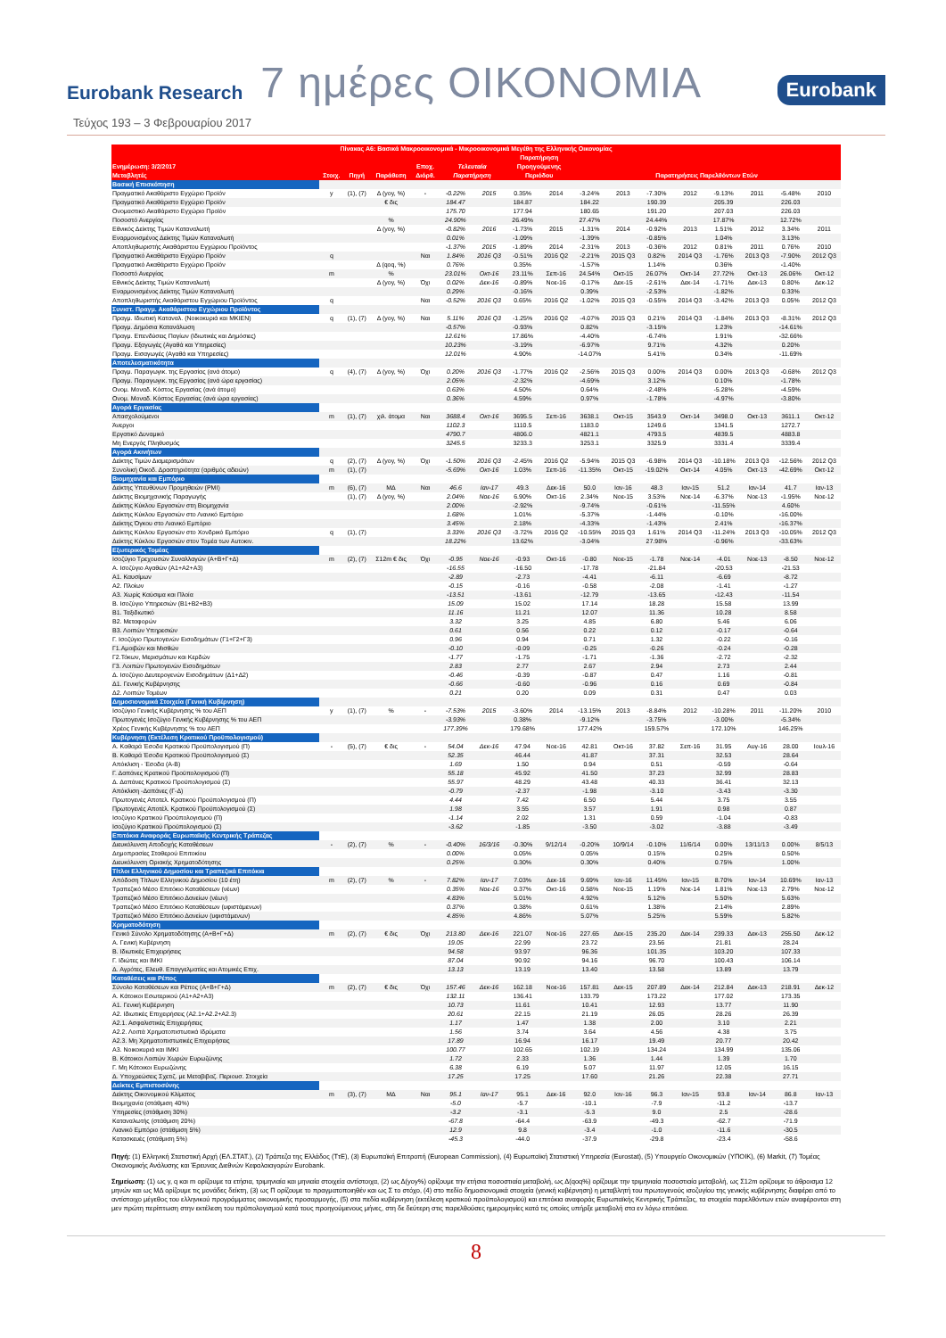Eurobank Research
7 ημέρες ΟΙΚΟΝΟΜΙΑ
Eurobank
Τεύχος 193 – 3 Φεβρουαρίου 2017
| Πίνακας Α6: Βασικά Μακροοικονομικά - Μικροοικονομικά Μεγέθη της Ελληνικής Οικονομίας | | | | | | | | | | | | | | | | |
| --- | --- | --- | --- | --- | --- | --- | --- | --- | --- | --- | --- | --- | --- | --- | --- | --- |
| Ενημέρωση: 3/2/2017 Μεταβλητές | Στοιχ. | Πηγή | Παράθεση | Εποχ. Διόρθ. | Τελευταία Παρατήρηση | | Παρατήρηση Προηγούμενης Περιόδου | | Παρατηρήσεις Παρελθόντων Ετών | | | | | | | |
| Βασική Επισκόπηση | | | | | | | | | | | | | | | | |
| Πραγματικό Ακαθάριστο Εγχώριο Προϊόν | y | (1), (7) | Δ (yoy, %) | - | -0.22% | 2015 | 0.35% | 2014 | -3.24% | 2013 | -7.30% | 2012 | -9.13% | 2011 | -5.48% | 2010 |
| Πραγματικό Ακαθάριστο Εγχώριο Προϊόν | | | € δις | | 184.47 | | 184.87 | | 184.22 | | 190.39 | | 205.39 | | 226.03 | |
| Ονομαστικό Ακαθάριστο Εγχώριο Προϊόν | | | | | 175.70 | | 177.94 | | 180.65 | | 191.20 | | 207.03 | | 226.03 | |
| Ποσοστό Ανεργίας | | | % | | 24.90% | | 26.49% | | 27.47% | | 24.44% | | 17.87% | | 12.72% | |
| Εθνικός Δείκτης Τιμών Καταναλωτή | | | Δ (yoy, %) | | -0.82% | 2016 | -1.73% | 2015 | -1.31% | 2014 | -0.92% | 2013 | 1.51% | 2012 | 3.34% | 2011 |
| Εναρμονισμένος Δείκτης Τιμών Καταναλωτή | | | | | 0.01% | | -1.09% | | -1.39% | | -0.85% | | 1.04% | | 3.13% | |
| Αποπληθωριστής Ακαθάριστου Εγχώριου Προϊόντος | | | | | -1.37% | 2015 | -1.89% | 2014 | -2.31% | 2013 | -0.36% | 2012 | 0.81% | 2011 | 0.76% | 2010 |
| Πραγματικό Ακαθάριστο Εγχώριο Προϊόν | q | | | Ναι | 1.84% | 2016 Q3 | -0.51% | 2016 Q2 | -2.21% | 2015 Q3 | 0.82% | 2014 Q3 | -1.76% | 2013 Q3 | -7.90% | 2012 Q3 |
| Πραγματικό Ακαθάριστο Εγχώριο Προϊόν | | | Δ (qoq, %) | | 0.76% | | 0.35% | | -1.57% | | 1.14% | | 0.36% | | -1.40% | |
| Ποσοστό Ανεργίας | m | | % | | 23.01% | Οκτ-16 | 23.11% | Σεπ-16 | 24.54% | Οκτ-15 | 26.07% | Οκτ-14 | 27.72% | Οκτ-13 | 26.06% | Οκτ-12 |
| Εθνικός Δείκτης Τιμών Καταναλωτή | | | Δ (yoy, %) | Όχι | 0.02% | Δεκ-16 | -0.89% | Νοε-16 | -0.17% | Δεκ-15 | -2.61% | Δεκ-14 | -1.71% | Δεκ-13 | 0.80% | Δεκ-12 |
| Εναρμονισμένος Δείκτης Τιμών Καταναλωτή | | | | | 0.29% | | -0.16% | | 0.39% | | -2.53% | | -1.82% | | 0.33% | |
| Αποπληθωριστής Ακαθάριστου Εγχώριου Προϊόντος | q | | | Ναι | -0.52% | 2016 Q3 | 0.65% | 2016 Q2 | -1.02% | 2015 Q3 | -0.55% | 2014 Q3 | -3.42% | 2013 Q3 | 0.05% | 2012 Q3 |
| Συνιστ. Πραγμ. Ακαθάριστου Εγχώριου Προϊόντος | | | | | | | | | | | | | | | | |
| Πραγμ. Ιδιωτική Καταναλ. (Νοικοκυριά και ΜΚΙΕΝ) | q | (1), (7) | Δ (yoy, %) | Ναι | 5.11% | 2016 Q3 | -1.25% | 2016 Q2 | -4.07% | 2015 Q3 | 0.21% | 2014 Q3 | -1.84% | 2013 Q3 | -8.31% | 2012 Q3 |
| Πραγμ. Δημόσια Κατανάλωση | | | | | -0.57% | | -0.93% | | 0.82% | | -3.15% | | 1.23% | | -14.61% | |
| Πραγμ. Επενδύσεις Παγίων (Ιδιωτικές και Δημόσιες) | | | | | 12.61% | | 17.86% | | -4.40% | | -6.74% | | 1.91% | | -32.66% | |
| Πραγμ. Εξαγωγές (Αγαθά και Υπηρεσίες) | | | | | 10.23% | | -3.19% | | -6.97% | | 9.71% | | 4.32% | | 0.20% | |
| Πραγμ. Εισαγωγές (Αγαθά και Υπηρεσίες) | | | | | 12.01% | | 4.90% | | -14.07% | | 5.41% | | 0.34% | | -11.69% | |
| Αποτελεσματικότητα | | | | | | | | | | | | | | | | |
| Πραγμ. Παραγωγικ. της Εργασίας (ανά άτομο) | q | (4), (7) | Δ (yoy, %) | Όχι | 0.20% | 2016 Q3 | -1.77% | 2016 Q2 | -2.56% | 2015 Q3 | 0.00% | 2014 Q3 | 0.00% | 2013 Q3 | -0.68% | 2012 Q3 |
| Πραγμ. Παραγωγικ. της Εργασίας (ανά ώρα εργασίας) | | | | | 2.05% | | -2.32% | | -4.69% | | 3.12% | | 0.10% | | -1.78% | |
| Ονομ. Μοναδ. Κόστος Εργασίας (ανά άτομο) | | | | | 0.63% | | 4.50% | | 0.64% | | -2.48% | | -5.28% | | -4.59% | |
| Ονομ. Μοναδ. Κόστος Εργασίας (ανά ώρα εργασίας) | | | | | 0.36% | | 4.59% | | 0.97% | | -1.78% | | -4.97% | | -3.80% | |
| Αγορά Εργασίας | | | | | | | | | | | | | | | | |
| Απασχολούμενοι | m | (1), (7) | χιλ. άτομα | Ναι | 3688.4 | Οκτ-16 | 3695.5 | Σεπ-16 | 3638.1 | Οκτ-15 | 3543.9 | Οκτ-14 | 3498.0 | Οκτ-13 | 3611.1 | Οκτ-12 |
| Άνεργοι | | | | | 1102.3 | | 1110.5 | | 1183.0 | | 1249.6 | | 1341.5 | | 1272.7 | |
| Εργατικό Δυναμικό | | | | | 4790.7 | | 4806.0 | | 4821.1 | | 4793.5 | | 4839.5 | | 4883.8 | |
| Μη Ενεργός Πληθυσμός | | | | | 3245.5 | | 3233.3 | | 3253.1 | | 3325.9 | | 3331.4 | | 3339.4 | |
| Αγορά Ακινήτων | | | | | | | | | | | | | | | | |
| Δείκτης Τιμών Διαμερισμάτων | q | (2), (7) | Δ (yoy, %) | Όχι | -1.50% | 2016 Q3 | -2.45% | 2016 Q2 | -5.94% | 2015 Q3 | -6.98% | 2014 Q3 | -10.18% | 2013 Q3 | -12.56% | 2012 Q3 |
| Συνολική Οικοδ. Δραστηριότητα (αριθμός αδειών) | m | (1), (7) | | | -5.69% | Οκτ-16 | 1.03% | Σεπ-16 | -11.35% | Οκτ-15 | -19.02% | Οκτ-14 | 4.05% | Οκτ-13 | -42.69% | Οκτ-12 |
| Βιομηχανία και Εμπόριο | | | | | | | | | | | | | | | | |
| Δείκτης Υπευθύνων Προμηθειών (PMI) | m | (6), (7) | ΜΔ | Ναι | 46.6 | Ιαν-17 | 49.3 | Δεκ-16 | 50.0 | Ιαν-16 | 48.3 | Ιαν-15 | 51.2 | Ιαν-14 | 41.7 | Ιαν-13 |
| Δείκτης Βιομηχανικής Παραγωγής | | (1), (7) | Δ (yoy, %) | | 2.04% | Νοε-16 | 6.90% | Οκτ-16 | 2.34% | Νοε-15 | 3.53% | Νοε-14 | -6.37% | Νοε-13 | -1.95% | Νοε-12 |
| Δείκτης Κύκλου Εργασιών στη Βιομηχανία | | | | | 2.00% | | -2.92% | | -9.74% | | -0.61% | | -11.55% | | 4.60% | |
| Δείκτης Κύκλου Εργασιών στο Λιανικό Εμπόριο | | | | | 1.68% | | 1.01% | | -5.37% | | -1.44% | | -0.10% | | -16.00% | |
| Δείκτης Όγκου στο Λιανικό Εμπόριο | | | | | 3.45% | | 2.18% | | -4.33% | | -1.43% | | 2.41% | | -16.37% | |
| Δείκτης Κύκλου Εργασιών στο Χονδρικό Εμπόριο | q | (1), (7) | | | 3.33% | 2016 Q3 | -3.72% | 2016 Q2 | -10.55% | 2015 Q3 | 1.61% | 2014 Q3 | -11.24% | 2013 Q3 | -10.05% | 2012 Q3 |
| Δείκτης Κύκλου Εργασιών στον Τομέα των Αυτοκιν. | | | | | 18.22% | | 13.62% | | -3.04% | | 27.98% | | -0.96% | | -33.63% | |
| Εξωτερικός Τομέας | | | | | | | | | | | | | | | | |
| Ισοζύγιο Τρεχουσών Συναλλαγών (Α+Β+Γ+Δ) | m | (2), (7) | Σ12m € δις | Όχι | -0.95 | Νοε-16 | -0.93 | Οκτ-16 | -0.80 | Νοε-15 | -1.78 | Νοε-14 | -4.01 | Νοε-13 | -8.50 | Νοε-12 |
| Α. Ισοζύγιο Αγαθών (Α1+Α2+Α3) | | | | | -16.55 | | -16.50 | | -17.78 | | -21.84 | | -20.53 | | -21.53 | |
| Α1. Καυσίμων | | | | | -2.89 | | -2.73 | | -4.41 | | -6.11 | | -6.69 | | -8.72 | |
| Α2. Πλοίων | | | | | -0.15 | | -0.16 | | -0.58 | | -2.08 | | -1.41 | | -1.27 | |
| Α3. Χωρίς Καύσιμα και Πλοία | | | | | -13.51 | | -13.61 | | -12.79 | | -13.65 | | -12.43 | | -11.54 | |
| Β. Ισοζύγιο Υπηρεσιών (Β1+Β2+Β3) | | | | | 15.09 | | 15.02 | | 17.14 | | 18.28 | | 15.58 | | 13.99 | |
| Β1. Ταξιδιωτικό | | | | | 11.16 | | 11.21 | | 12.07 | | 11.36 | | 10.28 | | 8.58 | |
| Β2. Μεταφορών | | | | | 3.32 | | 3.25 | | 4.85 | | 6.80 | | 5.46 | | 6.06 | |
| Β3. Λοιπών Υπηρεσιών | | | | | 0.61 | | 0.56 | | 0.22 | | 0.12 | | -0.17 | | -0.64 | |
| Γ. Ισοζύγιο Πρωτογενών Εισοδημάτων (Γ1+Γ2+Γ3) | | | | | 0.96 | | 0.94 | | 0.71 | | 1.32 | | -0.22 | | -0.16 | |
| Γ1.Αμοιβών και Μισθών | | | | | -0.10 | | -0.09 | | -0.25 | | -0.26 | | -0.24 | | -0.28 | |
| Γ2.Τόκων, Μερισμάτων και Κερδών | | | | | -1.77 | | -1.75 | | -1.71 | | -1.36 | | -2.72 | | -2.32 | |
| Γ3. Λοιπών Πρωτογενών Εισοδημάτων | | | | | 2.83 | | 2.77 | | 2.67 | | 2.94 | | 2.73 | | 2.44 | |
| Δ. Ισοζύγιο Δευτερογενών Εισοδημάτων (Δ1+Δ2) | | | | | -0.46 | | -0.39 | | -0.87 | | 0.47 | | 1.16 | | -0.81 | |
| Δ1. Γενικής Κυβέρνησης | | | | | -0.66 | | -0.60 | | -0.96 | | 0.16 | | 0.69 | | -0.84 | |
| Δ2. Λοιπών Τομέων | | | | | 0.21 | | 0.20 | | 0.09 | | 0.31 | | 0.47 | | 0.03 | |
| Δημοσιονομικά Στοιχεία (Γενική Κυβέρνηση) | | | | | | | | | | | | | | | | |
| Ισοζύγιο Γενικής Κυβέρνησης % του ΑΕΠ | y | (1), (7) | % | - | -7.53% | 2015 | -3.60% | 2014 | -13.15% | 2013 | -8.84% | 2012 | -10.28% | 2011 | -11.20% | 2010 |
| Πρωτογενές Ισοζύγιο Γενικής Κυβέρνησης % του ΑΕΠ | | | | | -3.93% | | 0.38% | | -9.12% | | -3.75% | | -3.00% | | -5.34% | |
| Χρέος Γενικής Κυβέρνησης % του ΑΕΠ | | | | | 177.39% | | 179.68% | | 177.42% | | 159.57% | | 172.10% | | 146.25% | |
| Κυβέρνηση (Εκτέλεση Κρατικού Προϋπολογισμού) | | | | | | | | | | | | | | | | |
| Α. Καθαρά Έσοδα Κρατικού Προϋπολογισμού (Π) | - | (5), (7) | € δις | - | 54.04 | Δεκ-16 | 47.94 | Νοε-16 | 42.81 | Οκτ-16 | 37.82 | Σεπ-16 | 31.95 | Αυγ-16 | 28.00 | Ιουλ-16 |
| Β. Καθαρά Έσοδα Κρατικού Προϋπολογισμού (Σ) | | | | | 52.35 | | 46.44 | | 41.87 | | 37.31 | | 32.53 | | 28.64 | |
| Απόκλιση - Έσοδα (Α-Β) | | | | | 1.69 | | 1.50 | | 0.94 | | 0.51 | | -0.59 | | -0.64 | |
| Γ. Δαπάνες Κρατικού Προϋπολογισμού (Π) | | | | | 55.18 | | 45.92 | | 41.50 | | 37.23 | | 32.99 | | 28.83 | |
| Δ. Δαπάνες Κρατικού Προϋπολογισμού (Σ) | | | | | 55.97 | | 48.29 | | 43.48 | | 40.33 | | 36.41 | | 32.13 | |
| Απόκλιση -Δαπάνες (Γ-Δ) | | | | | -0.79 | | -2.37 | | -1.98 | | -3.10 | | -3.43 | | -3.30 | |
| Πρωτογενές Αποτελ. Κρατικού Προϋπολογισμού (Π) | | | | | 4.44 | | 7.42 | | 6.50 | | 5.44 | | 3.75 | | 3.55 | |
| Πρωτογενές Αποτέλ. Κρατικού Προϋπολογισμού (Σ) | | | | | 1.98 | | 3.55 | | 3.57 | | 1.91 | | 0.98 | | 0.87 | |
| Ισοζύγιο Κρατικού Προϋπολογισμού (Π) | | | | | -1.14 | | 2.02 | | 1.31 | | 0.59 | | -1.04 | | -0.83 | |
| Ισοζύγιο Κρατικού Προϋπολογισμού (Σ) | | | | | -3.62 | | -1.85 | | -3.50 | | -3.02 | | -3.88 | | -3.49 | |
| Επιτόκια Αναφοράς Ευρωπαϊκής Κεντρικής Τράπεζας | | | | | | | | | | | | | | | | |
| Διευκόλυνση Αποδοχής Καταθέσεων | - | (2), (7) | % | - | -0.40% | 16/3/16 | -0.30% | 9/12/14 | -0.20% | 10/9/14 | -0.10% | 11/6/14 | 0.00% | 13/11/13 | 0.00% | 8/5/13 |
| Δημοπρασίες Σταθερού Επιτοκίου | | | | | 0.00% | | 0.05% | | 0.05% | | 0.15% | | 0.25% | | 0.50% | |
| Διευκόλυνση Οριακής Χρηματοδότησης | | | | | 0.25% | | 0.30% | | 0.30% | | 0.40% | | 0.75% | | 1.00% | |
| Τίτλοι Ελληνικού Δημοσίου και Τραπεζικά Επιτόκια | | | | | | | | | | | | | | | | |
| Απόδοση Τίτλων Ελληνικού Δημοσίου (10 έτη) | m | (2), (7) | % | - | 7.82% | Ιαν-17 | 7.03% | Δεκ-16 | 9.69% | Ιαν-16 | 11.45% | Ιαν-15 | 8.70% | Ιαν-14 | 10.69% | Ιαν-13 |
| Τραπεζικό Μέσο Επιτόκιο Καταθέσεων (νέων) | | | | | 0.35% | Νοε-16 | 0.37% | Οκτ-16 | 0.58% | Νοε-15 | 1.19% | Νοε-14 | 1.81% | Νοε-13 | 2.79% | Νοε-12 |
| Τραπεζικό Μέσο Επιτόκιο Δανείων (νέων) | | | | | 4.83% | | 5.01% | | 4.92% | | 5.12% | | 5.50% | | 5.63% | |
| Τραπεζικό Μέσο Επιτόκιο Καταθέσεων (υφιστάμενων) | | | | | 0.37% | | 0.38% | | 0.61% | | 1.38% | | 2.14% | | 2.89% | |
| Τραπεζικό Μέσο Επιτόκιο Δανείων (υφιστάμενων) | | | | | 4.85% | | 4.86% | | 5.07% | | 5.25% | | 5.59% | | 5.82% | |
| Χρηματοδότηση | | | | | | | | | | | | | | | | |
| Γενικό Σύνολο Χρηματοδότησης (Α+Β+Γ+Δ) | m | (2), (7) | € δις | Όχι | 213.80 | Δεκ-16 | 221.07 | Νοε-16 | 227.65 | Δεκ-15 | 235.20 | Δεκ-14 | 239.33 | Δεκ-13 | 255.50 | Δεκ-12 |
| Α. Γενική Κυβέρνηση | | | | | 19.05 | | 22.99 | | 23.72 | | 23.56 | | 21.81 | | 28.24 | |
| Β. Ιδιωτικές Επιχειρήσεις | | | | | 94.58 | | 93.97 | | 96.36 | | 101.35 | | 103.20 | | 107.33 | |
| Γ. Ιδιώτες και ΙΜΚΙ | | | | | 87.04 | | 90.92 | | 94.16 | | 96.70 | | 100.43 | | 106.14 | |
| Δ. Αγρότες, Ελευθ. Επαγγελματίες και Ατομικές Επιχ. | | | | | 13.13 | | 13.19 | | 13.40 | | 13.58 | | 13.89 | | 13.79 | |
| Καταθέσεις και Ρέπος | | | | | | | | | | | | | | | | |
| Σύνολο Καταθέσεων και Ρέπος (Α+Β+Γ+Δ) | m | (2), (7) | € δις | Όχι | 157.46 | Δεκ-16 | 162.18 | Νοε-16 | 157.81 | Δεκ-15 | 207.89 | Δεκ-14 | 212.84 | Δεκ-13 | 218.91 | Δεκ-12 |
| Α. Κάτοικοι Εσωτερικού (Α1+Α2+Α3) | | | | | 132.11 | | 136.41 | | 133.79 | | 173.22 | | 177.02 | | 173.35 | |
| Α1. Γενική Κυβέρνηση | | | | | 10.73 | | 11.61 | | 10.41 | | 12.93 | | 13.77 | | 11.90 | |
| Α2. Ιδιωτικές Επιχειρήσεις (Α2.1+Α2.2+Α2.3) | | | | | 20.61 | | 22.15 | | 21.19 | | 26.05 | | 28.26 | | 26.39 | |
| Α2.1. Ασφαλιστικές Επιχειρήσεις | | | | | 1.17 | | 1.47 | | 1.38 | | 2.00 | | 3.10 | | 2.21 | |
| Α2.2. Λοιπά Χρηματοπιστωτικά Ιδρύματα | | | | | 1.56 | | 3.74 | | 3.64 | | 4.56 | | 4.38 | | 3.75 | |
| Α2.3. Μη Χρηματοπιστωτικές Επιχειρήσεις | | | | | 17.89 | | 16.94 | | 16.17 | | 19.49 | | 20.77 | | 20.42 | |
| Α3. Νοικοκυριά και ΙΜΚΙ | | | | | 100.77 | | 102.65 | | 102.19 | | 134.24 | | 134.99 | | 135.06 | |
| Β. Κάτοικοι Λοιπών Χωρών Ευρωζώνης | | | | | 1.72 | | 2.33 | | 1.36 | | 1.44 | | 1.39 | | 1.70 | |
| Γ. Μη Κάτοικοι Ευρωζώνης | | | | | 6.38 | | 6.19 | | 5.07 | | 11.97 | | 12.05 | | 16.15 | |
| Δ. Υποχρεώσεις Σχετιζ. με Μεταβιβαζ. Περιουσ. Στοιχεία | | | | | 17.25 | | 17.25 | | 17.60 | | 21.26 | | 22.38 | | 27.71 | |
| Δείκτες Εμπιστοσύνης | | | | | | | | | | | | | | | | |
| Δείκτης Οικονομικού Κλίματος | m | (3), (7) | ΜΔ | Ναι | 95.1 | Ιαν-17 | 95.1 | Δεκ-16 | 92.0 | Ιαν-16 | 96.3 | Ιαν-15 | 93.8 | Ιαν-14 | 86.8 | Ιαν-13 |
| Βιομηχανία (στάθμιση 40%) | | | | | -5.0 | | -5.7 | | -10.1 | | -7.9 | | -11.2 | | -13.7 | |
| Υπηρεσίες (στάθμιση 30%) | | | | | -3.2 | | -3.1 | | -5.3 | | 9.0 | | 2.5 | | -28.6 | |
| Καταναλωτής (στάθμιση 20%) | | | | | -67.8 | | -64.4 | | -63.9 | | -49.3 | | -62.7 | | -71.9 | |
| Λιανικό Εμπόριο (στάθμιση 5%) | | | | | 12.9 | | 9.8 | | -3.4 | | -1.0 | | -11.6 | | -30.5 | |
| Κατασκευές (στάθμιση 5%) | | | | | -45.3 | | -44.0 | | -37.9 | | -29.8 | | -23.4 | | -58.6 | |
Πηγή: (1) Ελληνική Στατιστική Αρχή (ΕΛ.ΣΤΑΤ.), (2) Τράπεζα της Ελλάδος (ΤτΕ), (3) Ευρωπαϊκή Επιτροπή (European Commission), (4) Ευρωπαϊκή Στατιστική Υπηρεσία (Eurostat), (5) Υπουργείο Οικονομικών (ΥΠΟΙΚ), (6) Markit, (7) Τομέας Οικονομικής Ανάλυσης και Έρευνας Διεθνών Κεφαλαιαγορών Eurobank.
Σημείωση: (1) ως y, q και m ορίζουμε τα ετήσια, τριμηνιαία και μηνιαία στοιχεία αντίστοιχα, (2) ως Δ(yoy%) ορίζουμε την ετήσια ποσοστιαία μεταβολή, ως Δ(qoq%) ορίζουμε την τριμηνιαία ποσοστιαία μεταβολή, ως Σ12m ορίζουμε το άθροισμα 12 μηνών και ως ΜΔ ορίζουμε τις μονάδες δείκτη, (3) ως Π ορίζουμε το πραγματοποιηθέν και ως Σ το στόχο, (4) στο πεδίο δημοσιονομικά στοιχεία (γενική κυβέρνηση) η μεταβλητή του πρωτογενούς ισοζυγίου της γενικής κυβέρνησης διαφέρει από το αντίστοιχο μέγεθος του ελληνικού προγράμματος οικονομικής προσαρμογής, (5) στα πεδία κυβέρνηση (εκτέλεση κρατικού προϋπολογισμού) και επιτόκια αναφοράς Ευρωπαϊκής Κεντρικής Τράπεζας, τα στοιχεία παρελθόντων ετών αναφέρονται στη μεν πρώτη περίπτωση στην εκτέλεση του πρϋπολογισμού κατά τους προηγούμενους μήνες, στη δε δεύτερη στις παρελθούσες ημερομηνίες κατά τις οποίες υπήρξε μεταβολή στα εν λόγω επιτόκια.
8